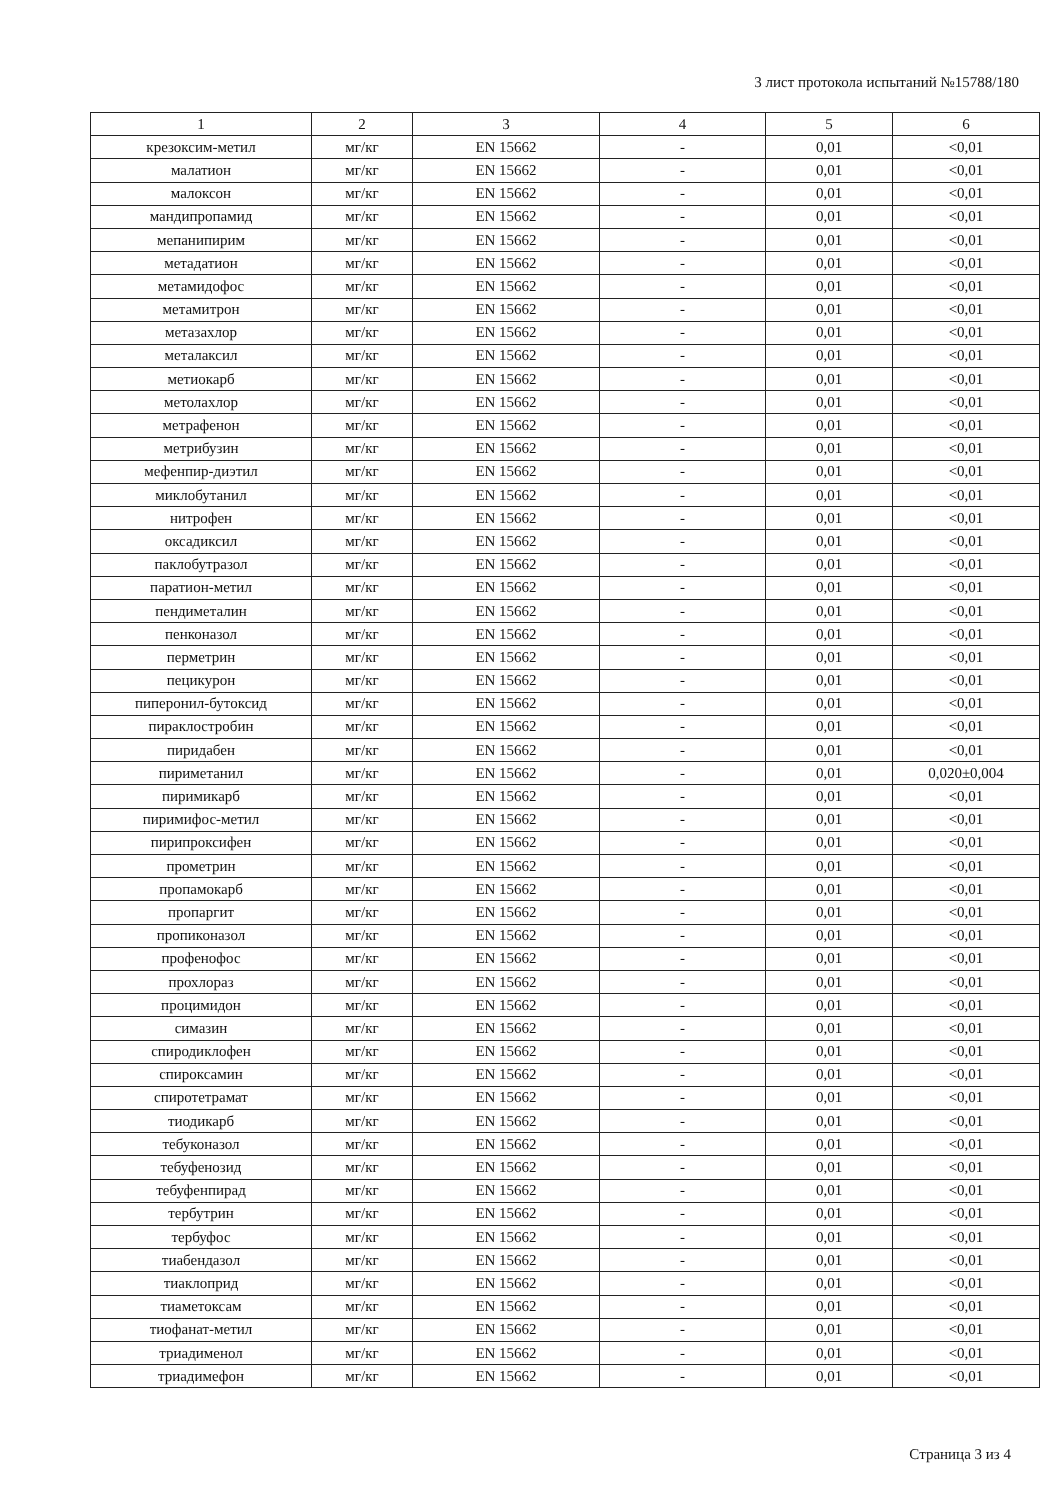3 лист протокола испытаний №15788/180
| 1 | 2 | 3 | 4 | 5 | 6 |
| --- | --- | --- | --- | --- | --- |
| крезоксим-метил | мг/кг | EN 15662 | - | 0,01 | <0,01 |
| малатион | мг/кг | EN 15662 | - | 0,01 | <0,01 |
| малоксон | мг/кг | EN 15662 | - | 0,01 | <0,01 |
| мандипропамид | мг/кг | EN 15662 | - | 0,01 | <0,01 |
| мепанипирим | мг/кг | EN 15662 | - | 0,01 | <0,01 |
| метадатион | мг/кг | EN 15662 | - | 0,01 | <0,01 |
| метамидофос | мг/кг | EN 15662 | - | 0,01 | <0,01 |
| метамитрон | мг/кг | EN 15662 | - | 0,01 | <0,01 |
| метазахлор | мг/кг | EN 15662 | - | 0,01 | <0,01 |
| металаксил | мг/кг | EN 15662 | - | 0,01 | <0,01 |
| метиокарб | мг/кг | EN 15662 | - | 0,01 | <0,01 |
| метолахлор | мг/кг | EN 15662 | - | 0,01 | <0,01 |
| метрафенон | мг/кг | EN 15662 | - | 0,01 | <0,01 |
| метрибузин | мг/кг | EN 15662 | - | 0,01 | <0,01 |
| мефенпир-диэтил | мг/кг | EN 15662 | - | 0,01 | <0,01 |
| миклобутанил | мг/кг | EN 15662 | - | 0,01 | <0,01 |
| нитрофен | мг/кг | EN 15662 | - | 0,01 | <0,01 |
| оксадиксил | мг/кг | EN 15662 | - | 0,01 | <0,01 |
| паклобутразол | мг/кг | EN 15662 | - | 0,01 | <0,01 |
| паратион-метил | мг/кг | EN 15662 | - | 0,01 | <0,01 |
| пендиметалин | мг/кг | EN 15662 | - | 0,01 | <0,01 |
| пенконазол | мг/кг | EN 15662 | - | 0,01 | <0,01 |
| перметрин | мг/кг | EN 15662 | - | 0,01 | <0,01 |
| пецикурон | мг/кг | EN 15662 | - | 0,01 | <0,01 |
| пиперонил-бутоксид | мг/кг | EN 15662 | - | 0,01 | <0,01 |
| пираклостробин | мг/кг | EN 15662 | - | 0,01 | <0,01 |
| пиридабен | мг/кг | EN 15662 | - | 0,01 | <0,01 |
| пириметанил | мг/кг | EN 15662 | - | 0,01 | 0,020±0,004 |
| пиримикарб | мг/кг | EN 15662 | - | 0,01 | <0,01 |
| пиримифос-метил | мг/кг | EN 15662 | - | 0,01 | <0,01 |
| пирипроксифен | мг/кг | EN 15662 | - | 0,01 | <0,01 |
| прометрин | мг/кг | EN 15662 | - | 0,01 | <0,01 |
| пропамокарб | мг/кг | EN 15662 | - | 0,01 | <0,01 |
| пропаргит | мг/кг | EN 15662 | - | 0,01 | <0,01 |
| пропиконазол | мг/кг | EN 15662 | - | 0,01 | <0,01 |
| профенофос | мг/кг | EN 15662 | - | 0,01 | <0,01 |
| прохлораз | мг/кг | EN 15662 | - | 0,01 | <0,01 |
| процимидон | мг/кг | EN 15662 | - | 0,01 | <0,01 |
| симазин | мг/кг | EN 15662 | - | 0,01 | <0,01 |
| спиродиклофен | мг/кг | EN 15662 | - | 0,01 | <0,01 |
| спироксамин | мг/кг | EN 15662 | - | 0,01 | <0,01 |
| спиротетрамат | мг/кг | EN 15662 | - | 0,01 | <0,01 |
| тиодикарб | мг/кг | EN 15662 | - | 0,01 | <0,01 |
| тебуконазол | мг/кг | EN 15662 | - | 0,01 | <0,01 |
| тебуфенозид | мг/кг | EN 15662 | - | 0,01 | <0,01 |
| тебуфенпирад | мг/кг | EN 15662 | - | 0,01 | <0,01 |
| тербутрин | мг/кг | EN 15662 | - | 0,01 | <0,01 |
| тербуфос | мг/кг | EN 15662 | - | 0,01 | <0,01 |
| тиабендазол | мг/кг | EN 15662 | - | 0,01 | <0,01 |
| тиаклоприд | мг/кг | EN 15662 | - | 0,01 | <0,01 |
| тиаметоксам | мг/кг | EN 15662 | - | 0,01 | <0,01 |
| тиофанат-метил | мг/кг | EN 15662 | - | 0,01 | <0,01 |
| триадименол | мг/кг | EN 15662 | - | 0,01 | <0,01 |
| триадимефон | мг/кг | EN 15662 | - | 0,01 | <0,01 |
Страница 3 из 4